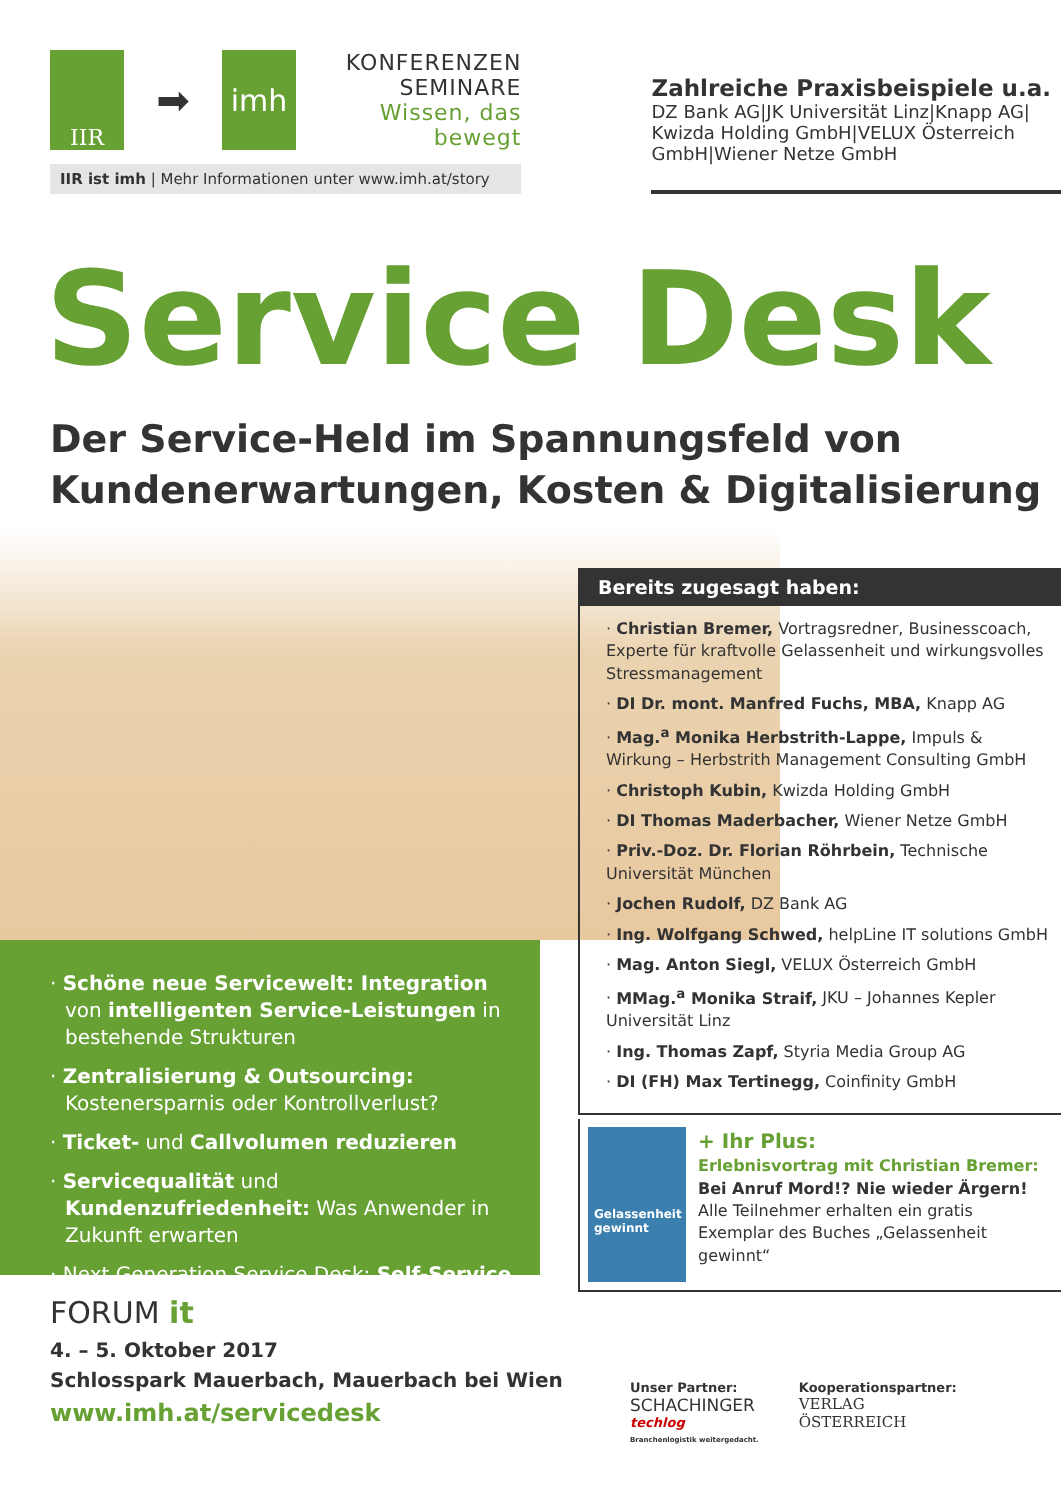IIR
➡
imh
KONFERENZEN
SEMINARE
Wissen, das bewegt
IIR ist imh | Mehr Informationen unter www.imh.at/story
Zahlreiche Praxisbeispiele u.a.
DZ Bank AG|JK Universität Linz|Knapp AG| Kwizda Holding GmbH|VELUX Österreich GmbH|Wiener Netze GmbH
Service Desk
Der Service-Held im Spannungsfeld von
Kundenerwartungen, Kosten & Digitalisierung
Bereits zugesagt haben:
· Christian Bremer, Vortragsredner, Businesscoach, Experte für kraftvolle Gelassenheit und wirkungsvolles Stressmanagement
· DI Dr. mont. Manfred Fuchs, MBA, Knapp AG
· Mag.<sup>a</sup> Monika Herbstrith-Lappe, Impuls & Wirkung – Herbstrith Management Consulting GmbH
· Christoph Kubin, Kwizda Holding GmbH
· DI Thomas Maderbacher, Wiener Netze GmbH
· Priv.-Doz. Dr. Florian Röhrbein, Technische Universität München
· Jochen Rudolf, DZ Bank AG
· Ing. Wolfgang Schwed, helpLine IT solutions GmbH
· Mag. Anton Siegl, VELUX Österreich GmbH
· MMag.<sup>a</sup> Monika Straif, JKU – Johannes Kepler Universität Linz
· Ing. Thomas Zapf, Styria Media Group AG
· DI (FH) Max Tertinegg, Coinfinity GmbH
Gelassenheit gewinnt
+ Ihr Plus:
Erlebnisvortrag mit Christian Bremer:
Bei Anruf Mord!? Nie wieder Ärgern!
Alle Teilnehmer erhalten ein gratis Exemplar des Buches „Gelassenheit gewinnt“
· Schöne neue Servicewelt: Integration von intelligenten Service-Leistungen in bestehende Strukturen
· Zentralisierung & Outsourcing: Kostenersparnis oder Kontrollverlust?
· Ticket- und Callvolumen reduzieren
· Servicequalität und Kundenzufriedenheit: Was Anwender in Zukunft erwarten
· Next Generation Service Desk: Self-Service
FORUM it
4. – 5. Oktober 2017
Schlosspark Mauerbach, Mauerbach bei Wien
www.imh.at/servicedesk
Unser Partner:
SCHACHINGER
techlog
Branchenlogistik weitergedacht.
Kooperationspartner:
VERLAG
ÖSTERREICH